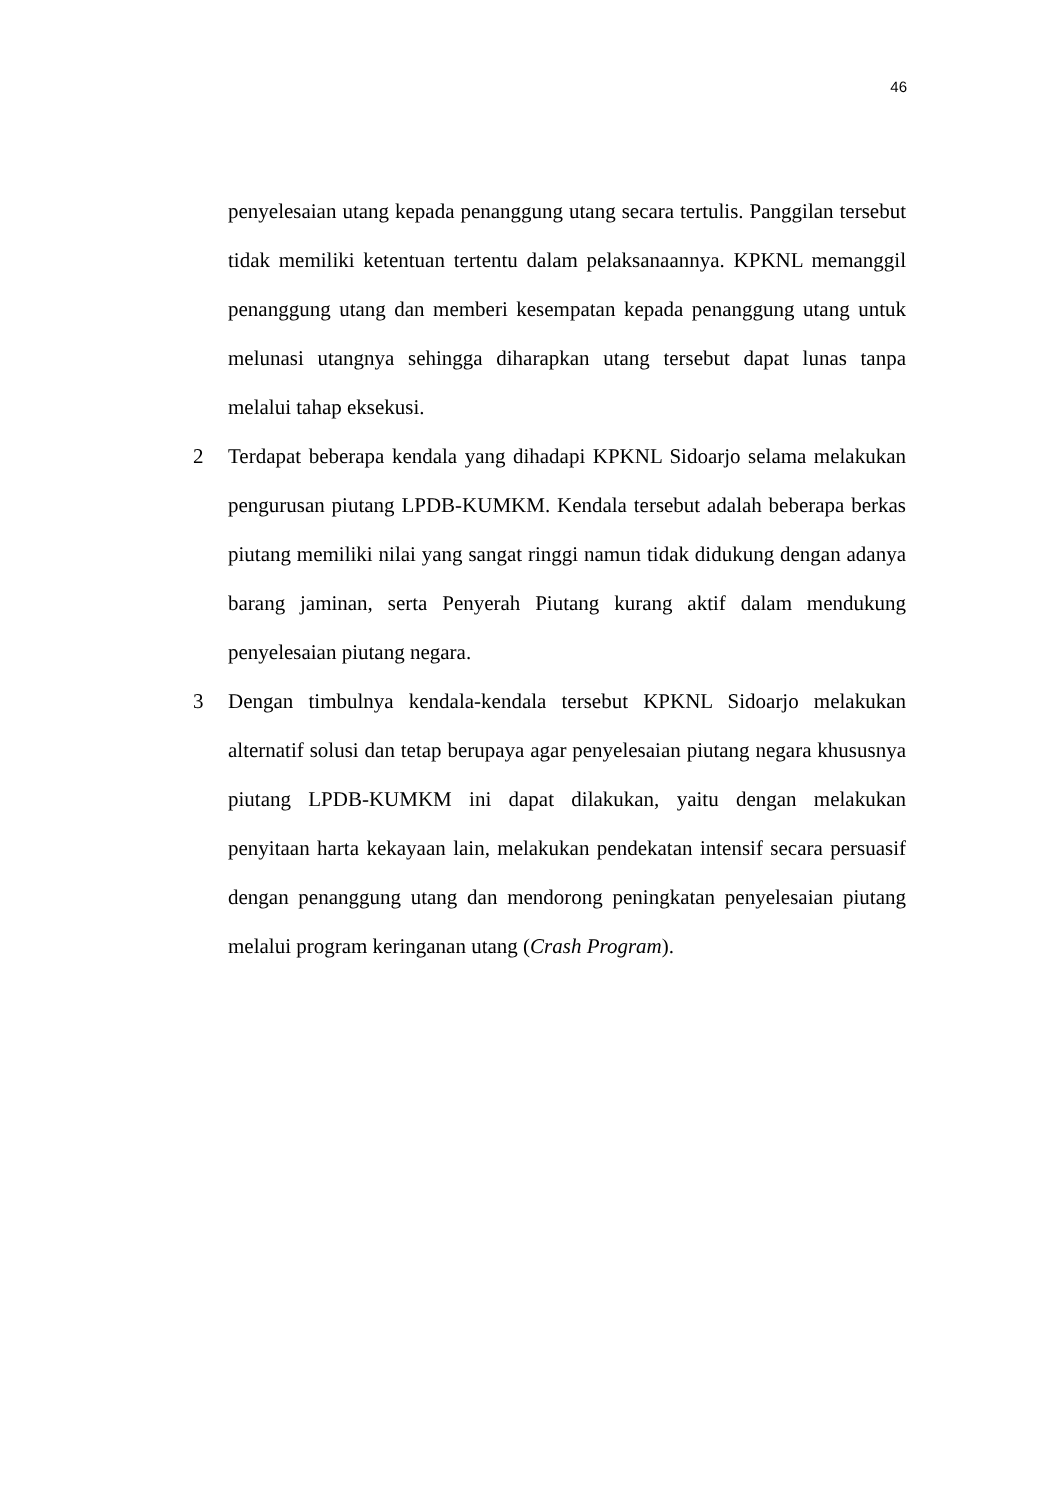46
penyelesaian utang kepada penanggung utang secara tertulis. Panggilan tersebut tidak memiliki ketentuan tertentu dalam pelaksanaannya. KPKNL memanggil penanggung utang dan memberi kesempatan kepada penanggung utang untuk melunasi utangnya sehingga diharapkan utang tersebut dapat lunas tanpa melalui tahap eksekusi.
2 Terdapat beberapa kendala yang dihadapi KPKNL Sidoarjo selama melakukan pengurusan piutang LPDB-KUMKM. Kendala tersebut adalah beberapa berkas piutang memiliki nilai yang sangat ringgi namun tidak didukung dengan adanya barang jaminan, serta Penyerah Piutang kurang aktif dalam mendukung penyelesaian piutang negara.
3 Dengan timbulnya kendala-kendala tersebut KPKNL Sidoarjo melakukan alternatif solusi dan tetap berupaya agar penyelesaian piutang negara khususnya piutang LPDB-KUMKM ini dapat dilakukan, yaitu dengan melakukan penyitaan harta kekayaan lain, melakukan pendekatan intensif secara persuasif dengan penanggung utang dan mendorong peningkatan penyelesaian piutang melalui program keringanan utang (Crash Program).